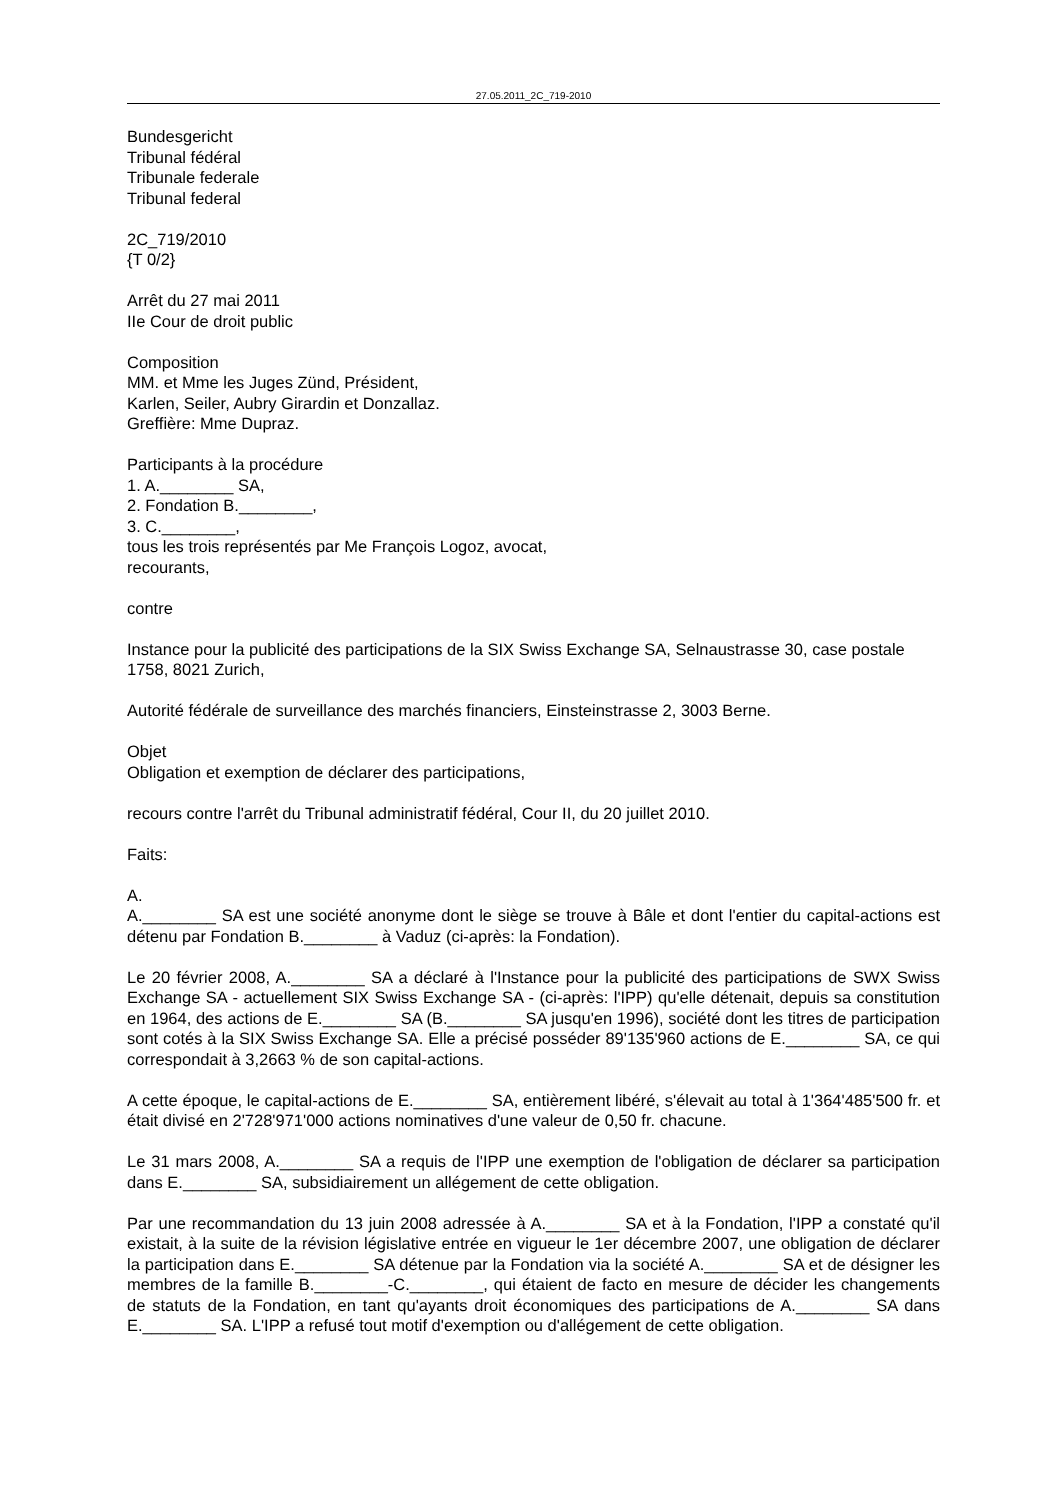27.05.2011_2C_719-2010
Bundesgericht
Tribunal fédéral
Tribunale federale
Tribunal federal
2C_719/2010
{T 0/2}
Arrêt du 27 mai 2011
IIe Cour de droit public
Composition
MM. et Mme les Juges Zünd, Président,
Karlen, Seiler, Aubry Girardin et Donzallaz.
Greffière: Mme Dupraz.
Participants à la procédure
1. A.________ SA,
2. Fondation B.________,
3. C.________,
tous les trois représentés par Me François Logoz, avocat,
recourants,
contre
Instance pour la publicité des participations de la SIX Swiss Exchange SA, Selnaustrasse 30, case postale 1758, 8021 Zurich,
Autorité fédérale de surveillance des marchés financiers, Einsteinstrasse 2, 3003 Berne.
Objet
Obligation et exemption de déclarer des participations,
recours contre l'arrêt du Tribunal administratif fédéral, Cour II, du 20 juillet 2010.
Faits:
A.
A.________ SA est une société anonyme dont le siège se trouve à Bâle et dont l'entier du capital-actions est détenu par Fondation B.________ à Vaduz (ci-après: la Fondation).
Le 20 février 2008, A.________ SA a déclaré à l'Instance pour la publicité des participations de SWX Swiss Exchange SA - actuellement SIX Swiss Exchange SA - (ci-après: l'IPP) qu'elle détenait, depuis sa constitution en 1964, des actions de E.________ SA (B.________ SA jusqu'en 1996), société dont les titres de participation sont cotés à la SIX Swiss Exchange SA. Elle a précisé posséder 89'135'960 actions de E.________ SA, ce qui correspondait à 3,2663 % de son capital-actions.
A cette époque, le capital-actions de E.________ SA, entièrement libéré, s'élevait au total à 1'364'485'500 fr. et était divisé en 2'728'971'000 actions nominatives d'une valeur de 0,50 fr. chacune.
Le 31 mars 2008, A.________ SA a requis de l'IPP une exemption de l'obligation de déclarer sa participation dans E.________ SA, subsidiairement un allégement de cette obligation.
Par une recommandation du 13 juin 2008 adressée à A.________ SA et à la Fondation, l'IPP a constaté qu'il existait, à la suite de la révision législative entrée en vigueur le 1er décembre 2007, une obligation de déclarer la participation dans E.________ SA détenue par la Fondation via la société A.________ SA et de désigner les membres de la famille B.________-C.________, qui étaient de facto en mesure de décider les changements de statuts de la Fondation, en tant qu'ayants droit économiques des participations de A.________ SA dans E.________ SA. L'IPP a refusé tout motif d'exemption ou d'allégement de cette obligation.